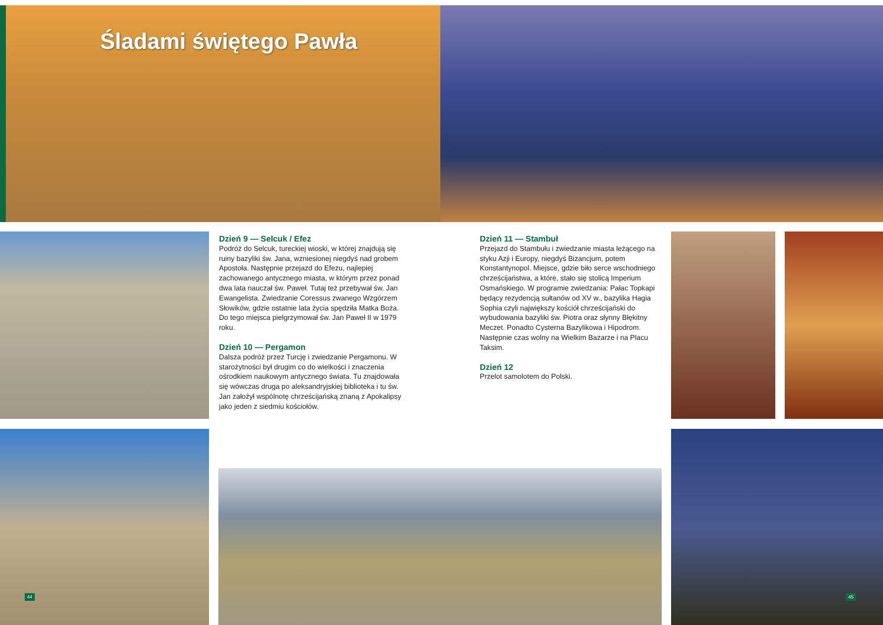Śladami świętego Pawła
Dzień 9 — Selcuk / Efez
Podróż do Selcuk, tureckiej wioski, w której znajdują się ruiny bazyliki św. Jana, wzniesionej niegdyś nad grobem Apostoła. Następnie przejazd do Efezu, najlepiej zachowanego antycznego miasta, w którym przez ponad dwa lata nauczał św. Paweł. Tutaj też przebywał św. Jan Ewangelista. Zwiedzanie Coressus zwanego Wzgórzem Słowików, gdzie ostatnie lata życia spędziła Matka Boża. Do tego miejsca pielgrzymował św. Jan Paweł II w 1979 roku.
Dzień 10 — Pergamon
Dalsza podróż przez Turcję i zwiedzanie Pergamonu. W starożytności był drugim co do wielkości i znaczenia ośrodkiem naukowym antycznego świata. Tu znajdowała się wówczas druga po aleksandryjskiej biblioteka i tu św. Jan założył wspólnotę chrześcijańską znaną z Apokalipsy jako jeden z siedmiu kościołów.
Dzień 11 — Stambuł
Przejazd do Stambułu i zwiedzanie miasta leżącego na styku Azji i Europy, niegdyś Bizancjum, potem Konstantynopol. Miejsce, gdzie biło serce wschodniego chrześcijaństwa, a które, stało się stolicą Imperium Osmańskiego. W programie zwiedzania: Pałac Topkapi będący rezydencją sułtanów od XV w., bazylika Hagia Sophia czyli największy kościół chrześcijański do wybudowania bazyliki św. Piotra oraz słynny Błękitny Meczet. Ponadto Cysterna Bazylikowa i Hipodrom. Następnie czas wolny na Wielkim Bazarze i na Placu Taksim.
Dzień 12
Przelot samolotem do Polski.
44 45